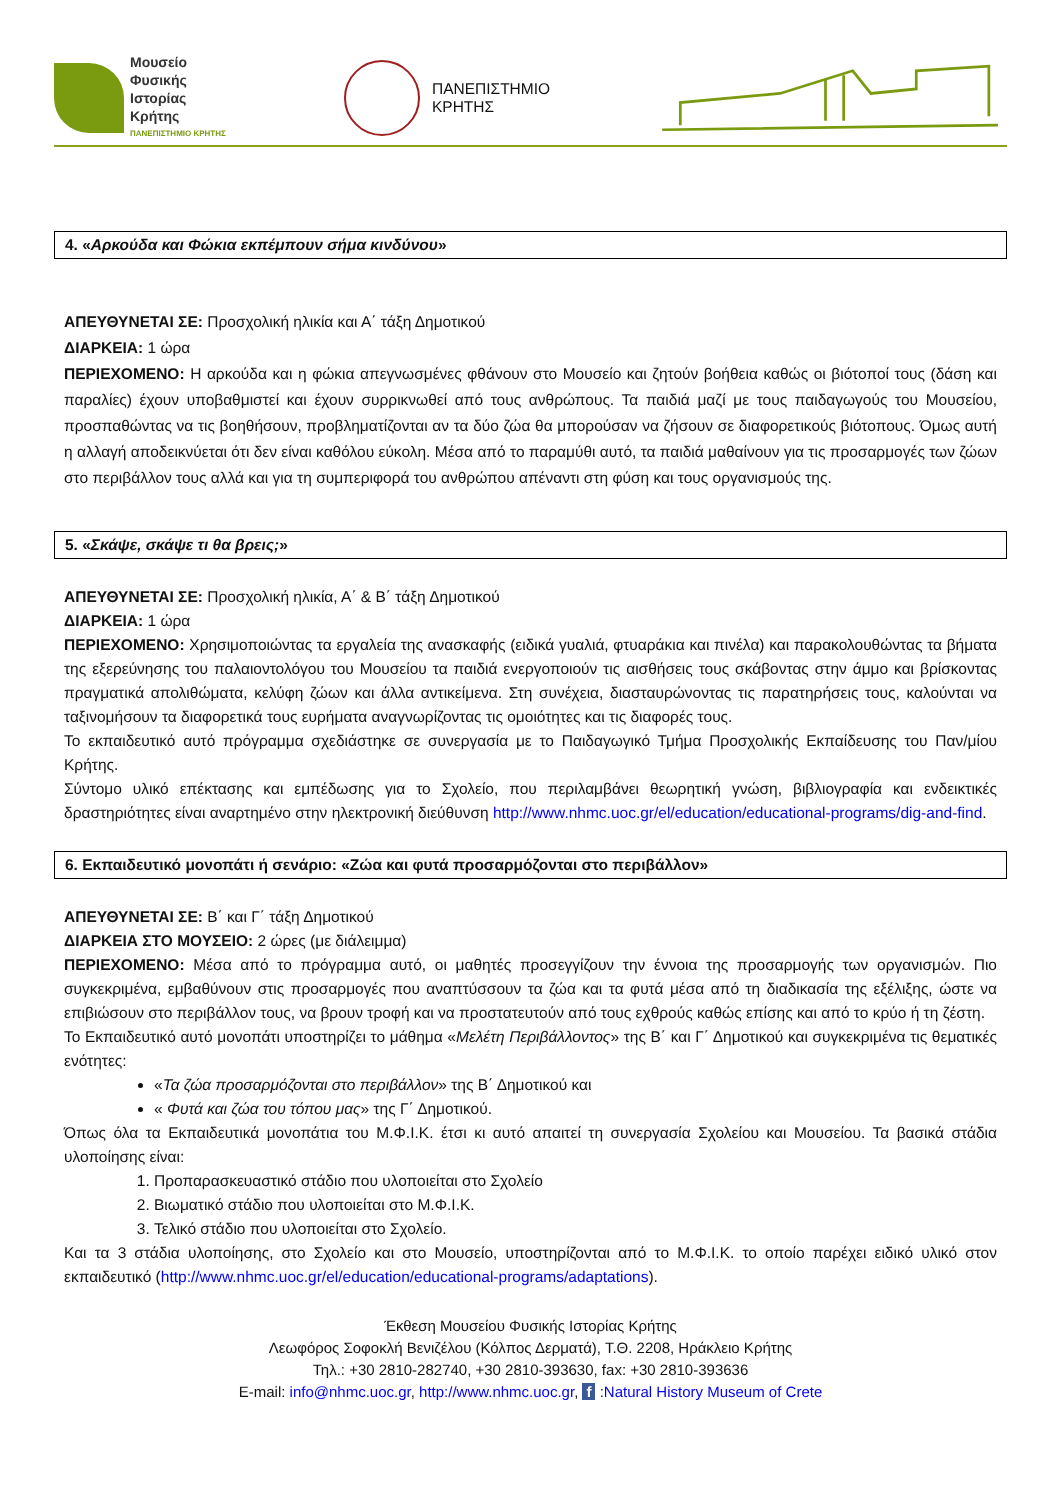Μουσείο
Φυσικής
Ιστορίας
Κρήτης
ΠΑΝΕΠΙΣΤΗΜΙΟ ΚΡΗΤΗΣ
ΠΑΝΕΠΙΣΤΗΜΙΟ
ΚΡΗΤΗΣ
4. «Αρκούδα και Φώκια εκπέμπουν σήμα κινδύνου»
ΑΠΕΥΘΥΝΕΤΑΙ ΣΕ: Προσχολική ηλικία και Α΄ τάξη Δημοτικού
ΔΙΑΡΚΕΙΑ: 1 ώρα
ΠΕΡΙΕΧΟΜΕΝΟ: Η αρκούδα και η φώκια απεγνωσμένες φθάνουν στο Μουσείο και ζητούν βοήθεια καθώς οι βιότοποί τους (δάση και παραλίες) έχουν υποβαθμιστεί και έχουν συρρικνωθεί από τους ανθρώπους. Τα παιδιά μαζί με τους παιδαγωγούς του Μουσείου, προσπαθώντας να τις βοηθήσουν, προβληματίζονται αν τα δύο ζώα θα μπορούσαν να ζήσουν σε διαφορετικούς βιότοπους. Όμως αυτή η αλλαγή αποδεικνύεται ότι δεν είναι καθόλου εύκολη. Μέσα από το παραμύθι αυτό, τα παιδιά μαθαίνουν για τις προσαρμογές των ζώων στο περιβάλλον τους αλλά και για τη συμπεριφορά του ανθρώπου απέναντι στη φύση και τους οργανισμούς της.
5. «Σκάψε, σκάψε τι θα βρεις;»
ΑΠΕΥΘΥΝΕΤΑΙ ΣΕ: Προσχολική ηλικία, Α΄ & Β΄ τάξη Δημοτικού
ΔΙΑΡΚΕΙΑ: 1 ώρα
ΠΕΡΙΕΧΟΜΕΝΟ: Χρησιμοποιώντας τα εργαλεία της ανασκαφής (ειδικά γυαλιά, φτυαράκια και πινέλα) και παρακολουθώντας τα βήματα της εξερεύνησης του παλαιοντολόγου του Μουσείου τα παιδιά ενεργοποιούν τις αισθήσεις τους σκάβοντας στην άμμο και βρίσκοντας πραγματικά απολιθώματα, κελύφη ζώων και άλλα αντικείμενα. Στη συνέχεια, διασταυρώνοντας τις παρατηρήσεις τους, καλούνται να ταξινομήσουν τα διαφορετικά τους ευρήματα αναγνωρίζοντας τις ομοιότητες και τις διαφορές τους.
Το εκπαιδευτικό αυτό πρόγραμμα σχεδιάστηκε σε συνεργασία με το Παιδαγωγικό Τμήμα Προσχολικής Εκπαίδευσης του Παν/μίου Κρήτης.
Σύντομο υλικό επέκτασης και εμπέδωσης για το Σχολείο, που περιλαμβάνει θεωρητική γνώση, βιβλιογραφία και ενδεικτικές δραστηριότητες είναι αναρτημένο στην ηλεκτρονική διεύθυνση http://www.nhmc.uoc.gr/el/education/educational-programs/dig-and-find.
6. Εκπαιδευτικό μονοπάτι ή σενάριο: «Ζώα και φυτά προσαρμόζονται στο περιβάλλον»
ΑΠΕΥΘΥΝΕΤΑΙ ΣΕ: Β΄ και Γ΄ τάξη Δημοτικού
ΔΙΑΡΚΕΙΑ ΣΤΟ ΜΟΥΣΕΙΟ: 2 ώρες (με διάλειμμα)
ΠΕΡΙΕΧΟΜΕΝΟ: Μέσα από το πρόγραμμα αυτό, οι μαθητές προσεγγίζουν την έννοια της προσαρμογής των οργανισμών. Πιο συγκεκριμένα, εμβαθύνουν στις προσαρμογές που αναπτύσσουν τα ζώα και τα φυτά μέσα από τη διαδικασία της εξέλιξης, ώστε να επιβιώσουν στο περιβάλλον τους, να βρουν τροφή και να προστατευτούν από τους εχθρούς καθώς επίσης και από το κρύο ή τη ζέστη.
Το Εκπαιδευτικό αυτό μονοπάτι υποστηρίζει το μάθημα «Μελέτη Περιβάλλοντος» της Β΄ και Γ΄ Δημοτικού και συγκεκριμένα τις θεματικές ενότητες:
«Τα ζώα προσαρμόζονται στο περιβάλλον» της Β΄ Δημοτικού και
« Φυτά και ζώα του τόπου μας» της Γ΄ Δημοτικού.
Όπως όλα τα Εκπαιδευτικά μονοπάτια του Μ.Φ.Ι.Κ. έτσι κι αυτό απαιτεί τη συνεργασία Σχολείου και Μουσείου. Τα βασικά στάδια υλοποίησης είναι:
1. Προπαρασκευαστικό στάδιο που υλοποιείται στο Σχολείο
2. Βιωματικό στάδιο που υλοποιείται στο Μ.Φ.Ι.Κ.
3. Τελικό στάδιο που υλοποιείται στο Σχολείο.
Και τα 3 στάδια υλοποίησης, στο Σχολείο και στο Μουσείο, υποστηρίζονται από το Μ.Φ.Ι.Κ. το οποίο παρέχει ειδικό υλικό στον εκπαιδευτικό (http://www.nhmc.uoc.gr/el/education/educational-programs/adaptations).
Έκθεση Μουσείου Φυσικής Ιστορίας Κρήτης
Λεωφόρος Σοφοκλή Βενιζέλου (Κόλπος Δερματά), Τ.Θ. 2208, Ηράκλειο Κρήτης
Τηλ.: +30 2810-282740, +30 2810-393630, fax: +30 2810-393636
E-mail: info@nhmc.uoc.gr, http://www.nhmc.uoc.gr, f :Natural History Museum of Crete